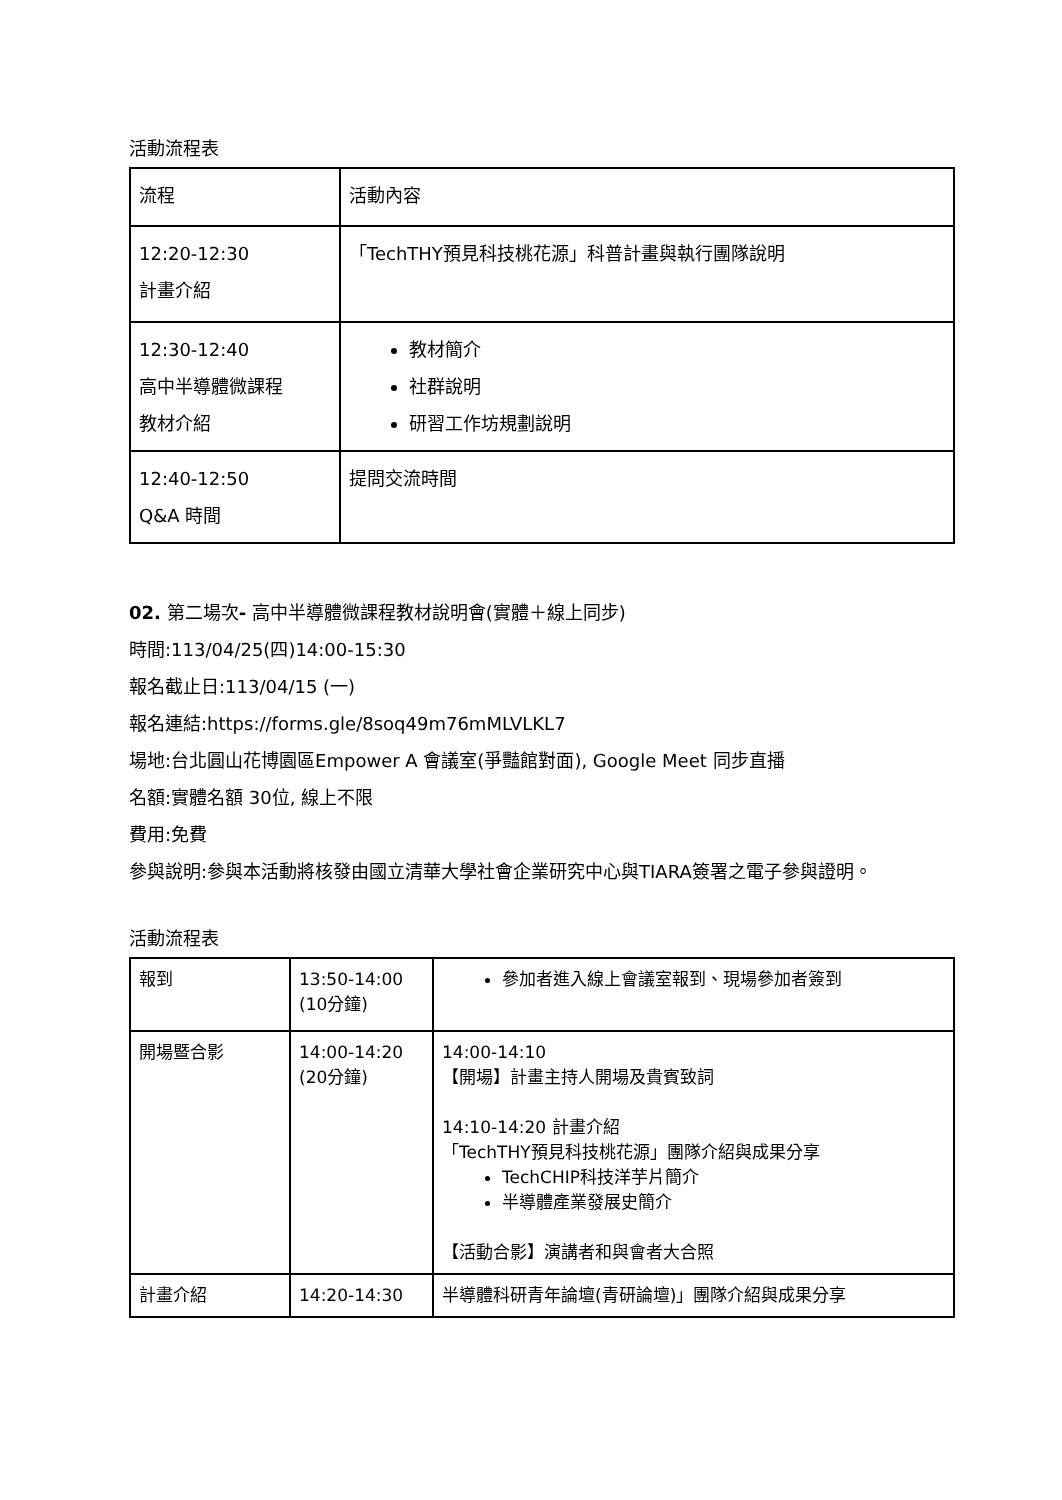活動流程表
| 流程 | 活動內容 |
| 12:20-12:30 計畫介紹 | 「TechTHY預見科技桃花源」科普計畫與執行團隊說明 |
| 12:30-12:40 高中半導體微課程 教材介紹 | 教材簡介 社群說明 研習工作坊規劃說明 |
| 12:40-12:50 Q&A 時間 | 提問交流時間 |
02. 第二場次- 高中半導體微課程教材說明會(實體＋線上同步)
時間:113/04/25(四)14:00-15:30
報名截止日:113/04/15 (一)
報名連結:https://forms.gle/8soq49m76mMLVLKL7
場地:台北圓山花博園區Empower A 會議室(爭豔館對面), Google Meet 同步直播
名額:實體名額 30位, 線上不限
費用:免費
參與說明:參與本活動將核發由國立清華大學社會企業研究中心與TIARA簽署之電子參與證明。
活動流程表
| 報到 | 13:50-14:00 (10分鐘) | 參加者進入線上會議室報到、現場參加者簽到 |
| 開場暨合影 | 14:00-14:20 (20分鐘) | 14:00-14:10 【開場】計畫主持人開場及貴賓致詞 14:10-14:20 計畫介紹 「TechTHY預見科技桃花源」團隊介紹與成果分享 TechCHIP科技洋芋片簡介 半導體產業發展史簡介 【活動合影】演講者和與會者大合照 |
| 計畫介紹 | 14:20-14:30 | 半導體科研青年論壇(青研論壇)」團隊介紹與成果分享 |